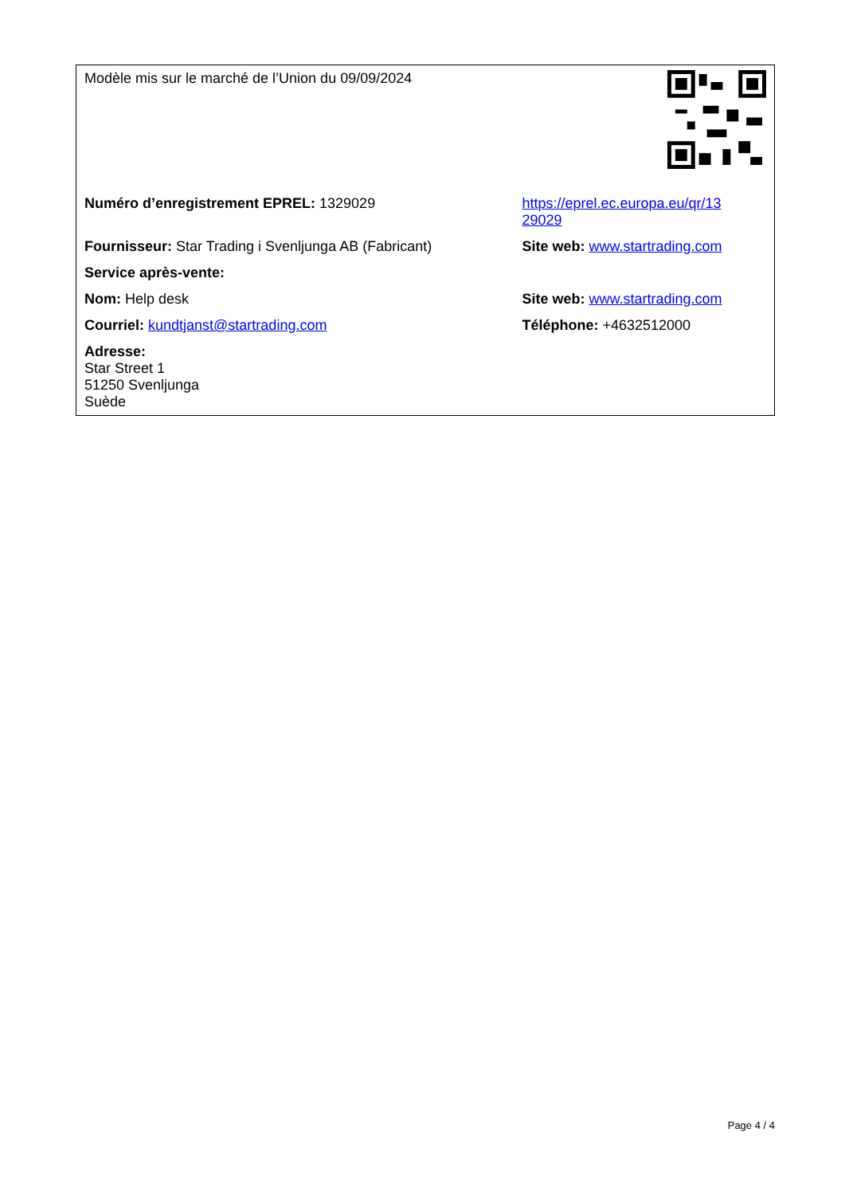| Modèle mis sur le marché de l’Union du 09/09/2024 | |
| Numéro d’enregistrement EPREL: 1329029 | https://eprel.ec.europa.eu/qr/13 29029 |
| Fournisseur: Star Trading i Svenljunga AB (Fabricant) | Site web: www.startrading.com |
| Service après-vente: | |
| Nom: Help desk | Site web: www.startrading.com |
| Courriel: kundtjanst@startrading.com | Téléphone: +4632512000 |
| Adresse: Star Street 1 51250 Svenljunga Suède | |
Page 4 / 4